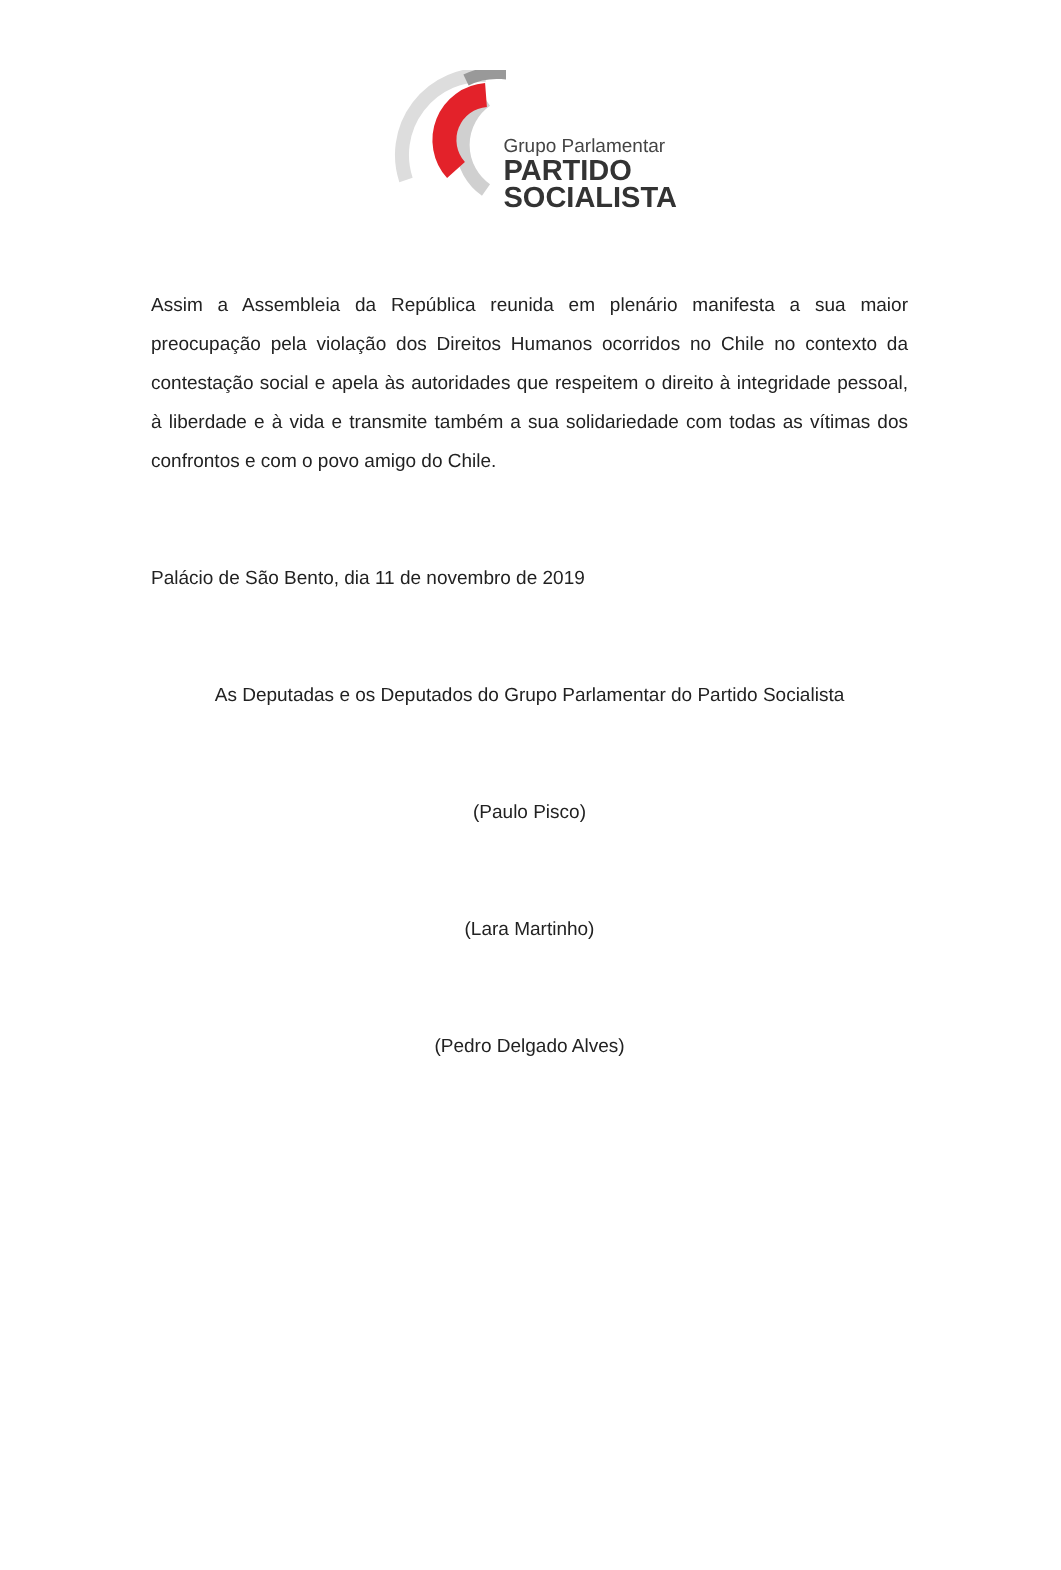Grupo Parlamentar
PARTIDO
SOCIALISTA
Assim a Assembleia da República reunida em plenário manifesta a sua maior preocupação pela violação dos Direitos Humanos ocorridos no Chile no contexto da contestação social e apela às autoridades que respeitem o direito à integridade pessoal, à liberdade e à vida e transmite também a sua solidariedade com todas as vítimas dos confrontos e com o povo amigo do Chile.
Palácio de São Bento, dia 11 de novembro de 2019
As Deputadas e os Deputados do Grupo Parlamentar do Partido Socialista
(Paulo Pisco)
(Lara Martinho)
(Pedro Delgado Alves)